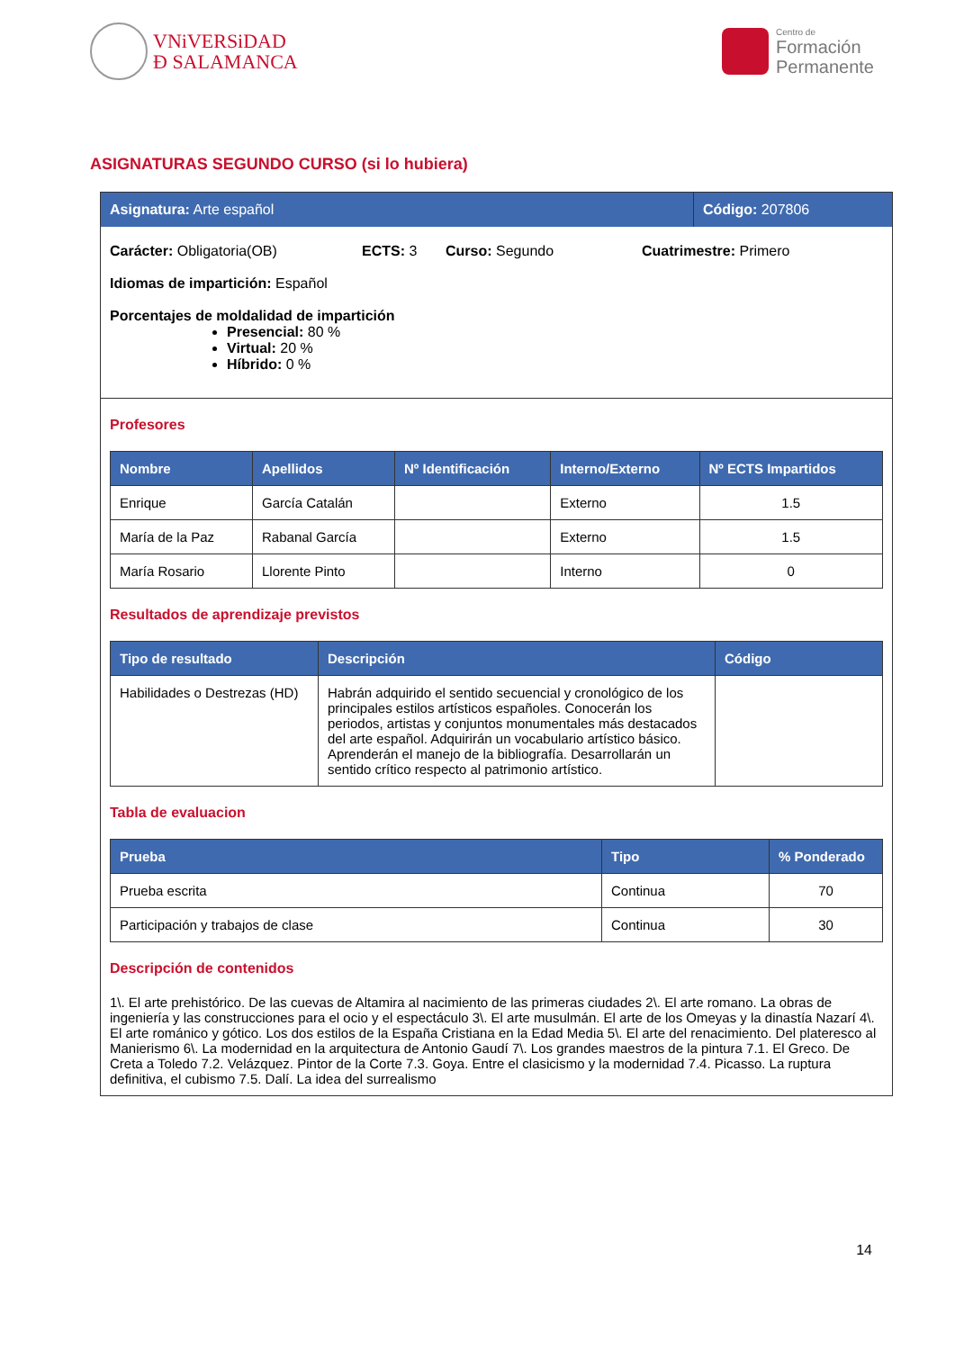VNiVERSiDAD
Ð SALAMANCA
Centro de
Formación
Permanente
ASIGNATURAS SEGUNDO CURSO (si lo hubiera)
Asignatura: Arte español Código: 207806
Carácter: Obligatoria(OB) ECTS: 3 Curso: Segundo Cuatrimestre: Primero
Idiomas de impartición: Español
Porcentajes de moldalidad de impartición
Presencial: 80 %
Virtual: 20 %
Híbrido: 0 %
Profesores
| Nombre | Apellidos | Nº Identificación | Interno/Externo | Nº ECTS Impartidos |
| --- | --- | --- | --- | --- |
| Enrique | García Catalán | | Externo | 1.5 |
| María de la Paz | Rabanal García | | Externo | 1.5 |
| María Rosario | Llorente Pinto | | Interno | 0 |
Resultados de aprendizaje previstos
| Tipo de resultado | Descripción | Código |
| --- | --- | --- |
| Habilidades o Destrezas (HD) | Habrán adquirido el sentido secuencial y cronológico de los principales estilos artísticos españoles. Conocerán los periodos, artistas y conjuntos monumentales más destacados del arte español. Adquirirán un vocabulario artístico básico. Aprenderán el manejo de la bibliografía. Desarrollarán un sentido crítico respecto al patrimonio artístico. | |
Tabla de evaluacion
| Prueba | Tipo | % Ponderado |
| --- | --- | --- |
| Prueba escrita | Continua | 70 |
| Participación y trabajos de clase | Continua | 30 |
Descripción de contenidos
1\. El arte prehistórico. De las cuevas de Altamira al nacimiento de las primeras ciudades 2\. El arte romano. La obras de ingeniería y las construcciones para el ocio y el espectáculo 3\. El arte musulmán. El arte de los Omeyas y la dinastía Nazarí 4\. El arte románico y gótico. Los dos estilos de la España Cristiana en la Edad Media 5\. El arte del renacimiento. Del plateresco al Manierismo 6\. La modernidad en la arquitectura de Antonio Gaudí 7\. Los grandes maestros de la pintura 7.1. El Greco. De Creta a Toledo 7.2. Velázquez. Pintor de la Corte 7.3. Goya. Entre el clasicismo y la modernidad 7.4. Picasso. La ruptura definitiva, el cubismo 7.5. Dalí. La idea del surrealismo
14